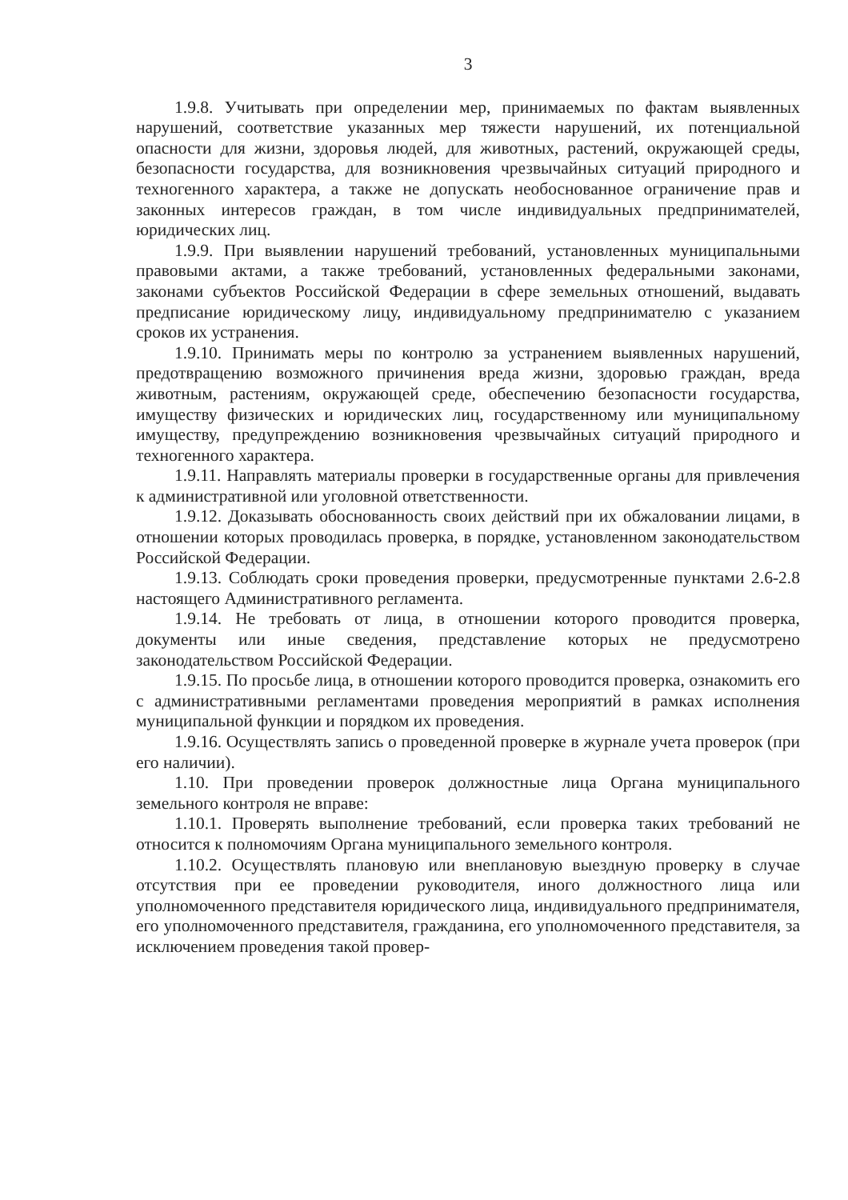3
1.9.8. Учитывать при определении мер, принимаемых по фактам выявленных нарушений, соответствие указанных мер тяжести нарушений, их потенциальной опасности для жизни, здоровья людей, для животных, растений, окружающей среды, безопасности государства, для возникновения чрезвычайных ситуаций природного и техногенного характера, а также не допускать необоснованное ограничение прав и законных интересов граждан, в том числе индивидуальных предпринимателей, юридических лиц.
1.9.9. При выявлении нарушений требований, установленных муниципальными правовыми актами, а также требований, установленных федеральными законами, законами субъектов Российской Федерации в сфере земельных отношений, выдавать предписание юридическому лицу, индивидуальному предпринимателю с указанием сроков их устранения.
1.9.10. Принимать меры по контролю за устранением выявленных нарушений, предотвращению возможного причинения вреда жизни, здоровью граждан, вреда животным, растениям, окружающей среде, обеспечению безопасности государства, имуществу физических и юридических лиц, государственному или муниципальному имуществу, предупреждению возникновения чрезвычайных ситуаций природного и техногенного характера.
1.9.11. Направлять материалы проверки в государственные органы для привлечения к административной или уголовной ответственности.
1.9.12. Доказывать обоснованность своих действий при их обжаловании лицами, в отношении которых проводилась проверка, в порядке, установленном законодательством Российской Федерации.
1.9.13. Соблюдать сроки проведения проверки, предусмотренные пунктами 2.6-2.8 настоящего Административного регламента.
1.9.14. Не требовать от лица, в отношении которого проводится проверка, документы или иные сведения, представление которых не предусмотрено законодательством Российской Федерации.
1.9.15. По просьбе лица, в отношении которого проводится проверка, ознакомить его с административными регламентами проведения мероприятий в рамках исполнения муниципальной функции и порядком их проведения.
1.9.16. Осуществлять запись о проведенной проверке в журнале учета проверок (при его наличии).
1.10. При проведении проверок должностные лица Органа муниципального земельного контроля не вправе:
1.10.1. Проверять выполнение требований, если проверка таких требований не относится к полномочиям Органа муниципального земельного контроля.
1.10.2. Осуществлять плановую или внеплановую выездную проверку в случае отсутствия при ее проведении руководителя, иного должностного лица или уполномоченного представителя юридического лица, индивидуального предпринимателя, его уполномоченного представителя, гражданина, его уполномоченного представителя, за исключением проведения такой провер-